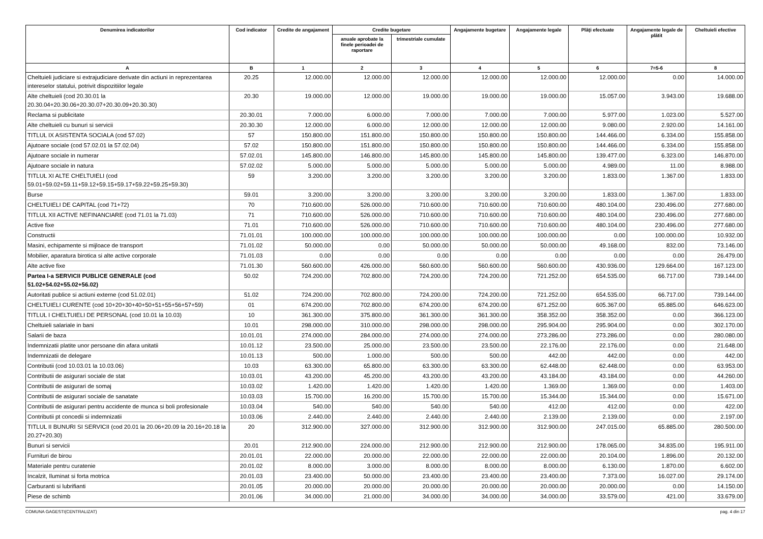| Denumirea indicatorilor | Cod indicator | Credite de angajament | Credite bugetare | | Angajamente bugetare | Angajamente legale | Plăţi efectuate | Angajamente legale de plătit | Cheltuieli efective |
| --- | --- | --- | --- | --- | --- | --- | --- | --- | --- |
| | | | anuale aprobate la finele perioadei de raportare | trimestriale cumulate | | | | | |
| A | B | 1 | 2 | 3 | 4 | 5 | 6 | 7=5-6 | 8 |
| Cheltuieli judiciare si extrajudiciare derivate din actiuni in reprezentarea intereselor statului, potrivit dispozitiilor legale | 20.25 | 12.000.00 | 12.000.00 | 12.000.00 | 12.000.00 | 12.000.00 | 12.000.00 | 0.00 | 14.000.00 |
| Alte cheltuieli (cod 20.30.01 la 20.30.04+20.30.06+20.30.07+20.30.09+20.30.30) | 20.30 | 19.000.00 | 12.000.00 | 19.000.00 | 19.000.00 | 19.000.00 | 15.057.00 | 3.943.00 | 19.688.00 |
| Reclama si publicitate | 20.30.01 | 7.000.00 | 6.000.00 | 7.000.00 | 7.000.00 | 7.000.00 | 5.977.00 | 1.023.00 | 5.527.00 |
| Alte cheltuieli cu bunuri si servicii | 20.30.30 | 12.000.00 | 6.000.00 | 12.000.00 | 12.000.00 | 12.000.00 | 9.080.00 | 2.920.00 | 14.161.00 |
| TITLUL IX ASISTENTA SOCIALA (cod 57.02) | 57 | 150.800.00 | 151.800.00 | 150.800.00 | 150.800.00 | 150.800.00 | 144.466.00 | 6.334.00 | 155.858.00 |
| Ajutoare sociale (cod 57.02.01 la 57.02.04) | 57.02 | 150.800.00 | 151.800.00 | 150.800.00 | 150.800.00 | 150.800.00 | 144.466.00 | 6.334.00 | 155.858.00 |
| Ajutoare sociale in numerar | 57.02.01 | 145.800.00 | 146.800.00 | 145.800.00 | 145.800.00 | 145.800.00 | 139.477.00 | 6.323.00 | 146.870.00 |
| Ajutoare sociale in natura | 57.02.02 | 5.000.00 | 5.000.00 | 5.000.00 | 5.000.00 | 5.000.00 | 4.989.00 | 11.00 | 8.988.00 |
| TITLUL XI ALTE CHELTUIELI (cod 59.01+59.02+59.11+59.12+59.15+59.17+59.22+59.25+59.30) | 59 | 3.200.00 | 3.200.00 | 3.200.00 | 3.200.00 | 3.200.00 | 1.833.00 | 1.367.00 | 1.833.00 |
| Burse | 59.01 | 3.200.00 | 3.200.00 | 3.200.00 | 3.200.00 | 3.200.00 | 1.833.00 | 1.367.00 | 1.833.00 |
| CHELTUIELI DE CAPITAL (cod 71+72) | 70 | 710.600.00 | 526.000.00 | 710.600.00 | 710.600.00 | 710.600.00 | 480.104.00 | 230.496.00 | 277.680.00 |
| TITLUL XII ACTIVE NEFINANCIARE (cod 71.01 la 71.03) | 71 | 710.600.00 | 526.000.00 | 710.600.00 | 710.600.00 | 710.600.00 | 480.104.00 | 230.496.00 | 277.680.00 |
| Active fixe | 71.01 | 710.600.00 | 526.000.00 | 710.600.00 | 710.600.00 | 710.600.00 | 480.104.00 | 230.496.00 | 277.680.00 |
| Constructii | 71.01.01 | 100.000.00 | 100.000.00 | 100.000.00 | 100.000.00 | 100.000.00 | 0.00 | 100.000.00 | 10.932.00 |
| Masini, echipamente si mijloace de transport | 71.01.02 | 50.000.00 | 0.00 | 50.000.00 | 50.000.00 | 50.000.00 | 49.168.00 | 832.00 | 73.146.00 |
| Mobilier, aparatura birotica si alte active corporale | 71.01.03 | 0.00 | 0.00 | 0.00 | 0.00 | 0.00 | 0.00 | 0.00 | 26.479.00 |
| Alte active fixe | 71.01.30 | 560.600.00 | 426.000.00 | 560.600.00 | 560.600.00 | 560.600.00 | 430.936.00 | 129.664.00 | 167.123.00 |
| Partea I-a SERVICII PUBLICE GENERALE (cod 51.02+54.02+55.02+56.02) | 50.02 | 724.200.00 | 702.800.00 | 724.200.00 | 724.200.00 | 721.252.00 | 654.535.00 | 66.717.00 | 739.144.00 |
| Autoritati publice si actiuni externe (cod 51.02.01) | 51.02 | 724.200.00 | 702.800.00 | 724.200.00 | 724.200.00 | 721.252.00 | 654.535.00 | 66.717.00 | 739.144.00 |
| CHELTUIELI CURENTE (cod 10+20+30+40+50+51+55+56+57+59) | 01 | 674.200.00 | 702.800.00 | 674.200.00 | 674.200.00 | 671.252.00 | 605.367.00 | 65.885.00 | 646.623.00 |
| TITLUL I CHELTUIELI DE PERSONAL (cod 10.01 la 10.03) | 10 | 361.300.00 | 375.800.00 | 361.300.00 | 361.300.00 | 358.352.00 | 358.352.00 | 0.00 | 366.123.00 |
| Cheltuieli salariale in bani | 10.01 | 298.000.00 | 310.000.00 | 298.000.00 | 298.000.00 | 295.904.00 | 295.904.00 | 0.00 | 302.170.00 |
| Salarii de baza | 10.01.01 | 274.000.00 | 284.000.00 | 274.000.00 | 274.000.00 | 273.286.00 | 273.286.00 | 0.00 | 280.080.00 |
| Indemnizatii platite unor persoane din afara unitatii | 10.01.12 | 23.500.00 | 25.000.00 | 23.500.00 | 23.500.00 | 22.176.00 | 22.176.00 | 0.00 | 21.648.00 |
| Indemnizatii de delegare | 10.01.13 | 500.00 | 1.000.00 | 500.00 | 500.00 | 442.00 | 442.00 | 0.00 | 442.00 |
| Contributii (cod 10.03.01 la 10.03.06) | 10.03 | 63.300.00 | 65.800.00 | 63.300.00 | 63.300.00 | 62.448.00 | 62.448.00 | 0.00 | 63.953.00 |
| Contributii de asigurari sociale de stat | 10.03.01 | 43.200.00 | 45.200.00 | 43.200.00 | 43.200.00 | 43.184.00 | 43.184.00 | 0.00 | 44.260.00 |
| Contributii de asigurari de somaj | 10.03.02 | 1.420.00 | 1.420.00 | 1.420.00 | 1.420.00 | 1.369.00 | 1.369.00 | 0.00 | 1.403.00 |
| Contributii de asigurari sociale de sanatate | 10.03.03 | 15.700.00 | 16.200.00 | 15.700.00 | 15.700.00 | 15.344.00 | 15.344.00 | 0.00 | 15.671.00 |
| Contributii de asigurari pentru accidente de munca si boli profesionale | 10.03.04 | 540.00 | 540.00 | 540.00 | 540.00 | 412.00 | 412.00 | 0.00 | 422.00 |
| Contributii pt concedii si indemnizatii | 10.03.06 | 2.440.00 | 2.440.00 | 2.440.00 | 2.440.00 | 2.139.00 | 2.139.00 | 0.00 | 2.197.00 |
| TITLUL II BUNURI SI SERVICII (cod 20.01 la 20.06+20.09 la 20.16+20.18 la 20.27+20.30) | 20 | 312.900.00 | 327.000.00 | 312.900.00 | 312.900.00 | 312.900.00 | 247.015.00 | 65.885.00 | 280.500.00 |
| Bunuri si servicii | 20.01 | 212.900.00 | 224.000.00 | 212.900.00 | 212.900.00 | 212.900.00 | 178.065.00 | 34.835.00 | 195.911.00 |
| Furnituri de birou | 20.01.01 | 22.000.00 | 20.000.00 | 22.000.00 | 22.000.00 | 22.000.00 | 20.104.00 | 1.896.00 | 20.132.00 |
| Materiale pentru curatenie | 20.01.02 | 8.000.00 | 3.000.00 | 8.000.00 | 8.000.00 | 8.000.00 | 6.130.00 | 1.870.00 | 6.602.00 |
| Incalzit, Iluminat si forta motrica | 20.01.03 | 23.400.00 | 50.000.00 | 23.400.00 | 23.400.00 | 23.400.00 | 7.373.00 | 16.027.00 | 29.174.00 |
| Carburanti si lubrifianti | 20.01.05 | 20.000.00 | 20.000.00 | 20.000.00 | 20.000.00 | 20.000.00 | 20.000.00 | 0.00 | 14.150.00 |
| Piese de schimb | 20.01.06 | 34.000.00 | 21.000.00 | 34.000.00 | 34.000.00 | 34.000.00 | 33.579.00 | 421.00 | 33.679.00 |
COMUNA GAGESTI(CENTRALIZAT) pag. 4 din 17